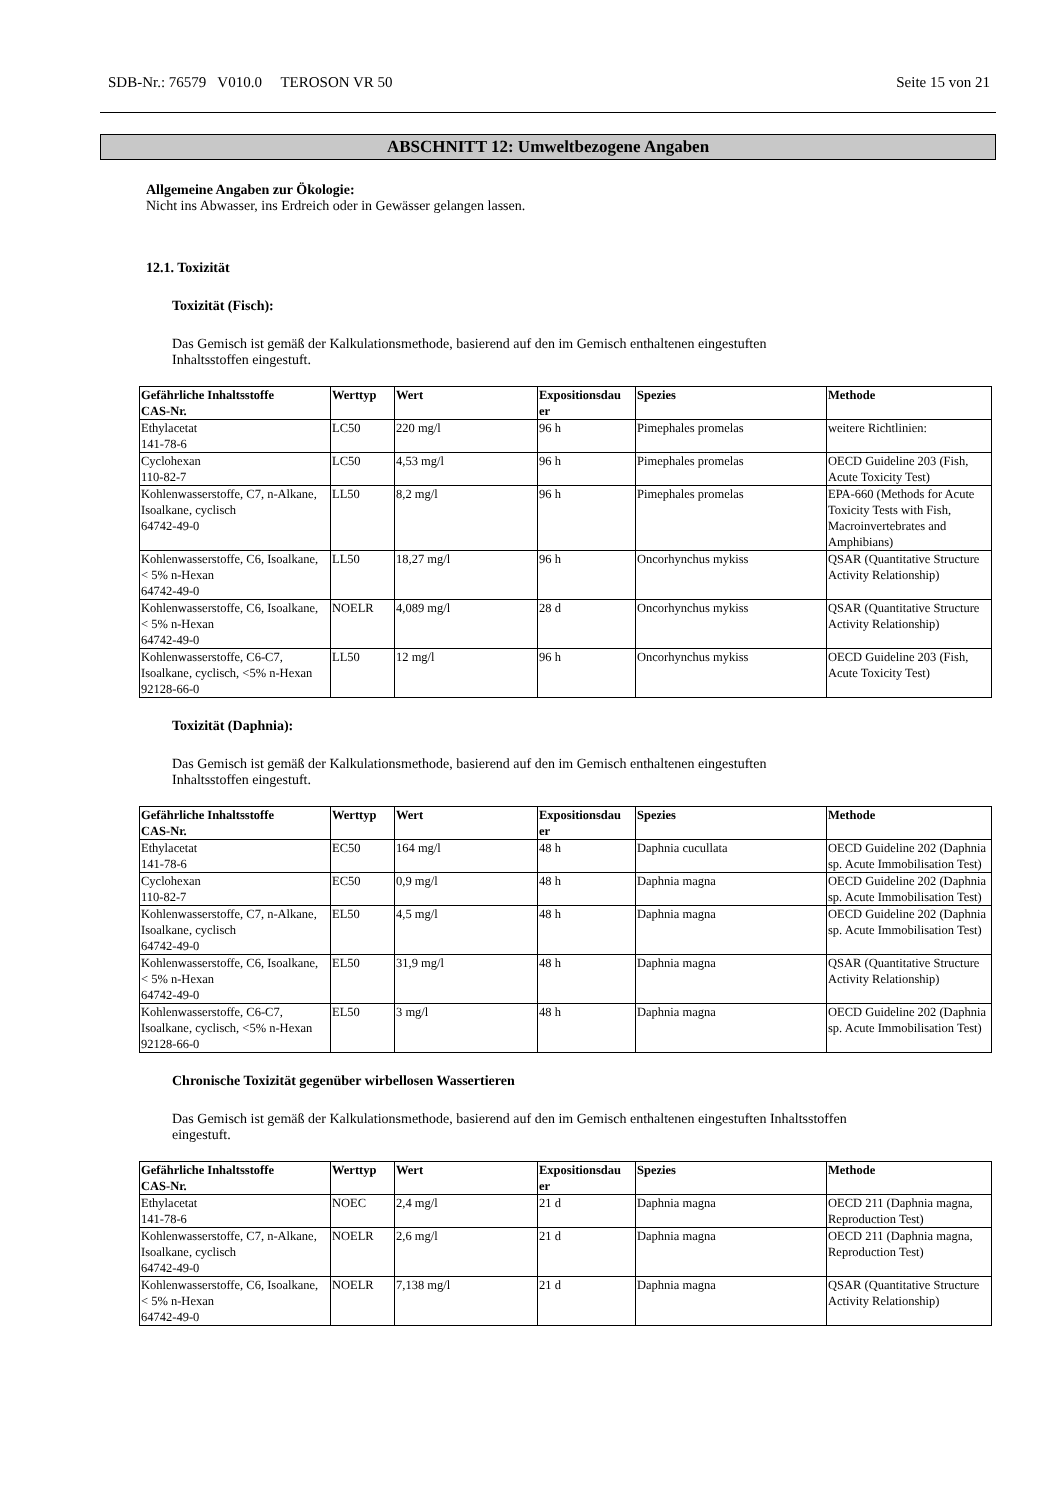SDB-Nr.: 76579 V010.0 TEROSON VR 50 Seite 15 von 21
ABSCHNITT 12: Umweltbezogene Angaben
Allgemeine Angaben zur Ökologie:
Nicht ins Abwasser, ins Erdreich oder in Gewässer gelangen lassen.
12.1. Toxizität
Toxizität (Fisch):
Das Gemisch ist gemäß der Kalkulationsmethode, basierend auf den im Gemisch enthaltenen eingestuften
Inhaltsstoffen eingestuft.
| Gefährliche Inhaltsstoffe CAS-Nr. | Werttyp | Wert | Expositionsdau er | Spezies | Methode |
| --- | --- | --- | --- | --- | --- |
| Ethylacetat 141-78-6 | LC50 | 220 mg/l | 96 h | Pimephales promelas | weitere Richtlinien: |
| Cyclohexan 110-82-7 | LC50 | 4,53 mg/l | 96 h | Pimephales promelas | OECD Guideline 203 (Fish, Acute Toxicity Test) |
| Kohlenwasserstoffe, C7, n-Alkane, Isoalkane, cyclisch 64742-49-0 | LL50 | 8,2 mg/l | 96 h | Pimephales promelas | EPA-660 (Methods for Acute Toxicity Tests with Fish, Macroinvertebrates and Amphibians) |
| Kohlenwasserstoffe, C6, Isoalkane, < 5% n-Hexan 64742-49-0 | LL50 | 18,27 mg/l | 96 h | Oncorhynchus mykiss | QSAR (Quantitative Structure Activity Relationship) |
| Kohlenwasserstoffe, C6, Isoalkane, < 5% n-Hexan 64742-49-0 | NOELR | 4,089 mg/l | 28 d | Oncorhynchus mykiss | QSAR (Quantitative Structure Activity Relationship) |
| Kohlenwasserstoffe, C6-C7, Isoalkane, cyclisch, <5% n-Hexan 92128-66-0 | LL50 | 12 mg/l | 96 h | Oncorhynchus mykiss | OECD Guideline 203 (Fish, Acute Toxicity Test) |
Toxizität (Daphnia):
Das Gemisch ist gemäß der Kalkulationsmethode, basierend auf den im Gemisch enthaltenen eingestuften
Inhaltsstoffen eingestuft.
| Gefährliche Inhaltsstoffe CAS-Nr. | Werttyp | Wert | Expositionsdau er | Spezies | Methode |
| --- | --- | --- | --- | --- | --- |
| Ethylacetat 141-78-6 | EC50 | 164 mg/l | 48 h | Daphnia cucullata | OECD Guideline 202 (Daphnia sp. Acute Immobilisation Test) |
| Cyclohexan 110-82-7 | EC50 | 0,9 mg/l | 48 h | Daphnia magna | OECD Guideline 202 (Daphnia sp. Acute Immobilisation Test) |
| Kohlenwasserstoffe, C7, n-Alkane, Isoalkane, cyclisch 64742-49-0 | EL50 | 4,5 mg/l | 48 h | Daphnia magna | OECD Guideline 202 (Daphnia sp. Acute Immobilisation Test) |
| Kohlenwasserstoffe, C6, Isoalkane, < 5% n-Hexan 64742-49-0 | EL50 | 31,9 mg/l | 48 h | Daphnia magna | QSAR (Quantitative Structure Activity Relationship) |
| Kohlenwasserstoffe, C6-C7, Isoalkane, cyclisch, <5% n-Hexan 92128-66-0 | EL50 | 3 mg/l | 48 h | Daphnia magna | OECD Guideline 202 (Daphnia sp. Acute Immobilisation Test) |
Chronische Toxizität gegenüber wirbellosen Wassertieren
Das Gemisch ist gemäß der Kalkulationsmethode, basierend auf den im Gemisch enthaltenen eingestuften Inhaltsstoffen
eingestuft.
| Gefährliche Inhaltsstoffe CAS-Nr. | Werttyp | Wert | Expositionsdau er | Spezies | Methode |
| --- | --- | --- | --- | --- | --- |
| Ethylacetat 141-78-6 | NOEC | 2,4 mg/l | 21 d | Daphnia magna | OECD 211 (Daphnia magna, Reproduction Test) |
| Kohlenwasserstoffe, C7, n-Alkane, Isoalkane, cyclisch 64742-49-0 | NOELR | 2,6 mg/l | 21 d | Daphnia magna | OECD 211 (Daphnia magna, Reproduction Test) |
| Kohlenwasserstoffe, C6, Isoalkane, < 5% n-Hexan 64742-49-0 | NOELR | 7,138 mg/l | 21 d | Daphnia magna | QSAR (Quantitative Structure Activity Relationship) |